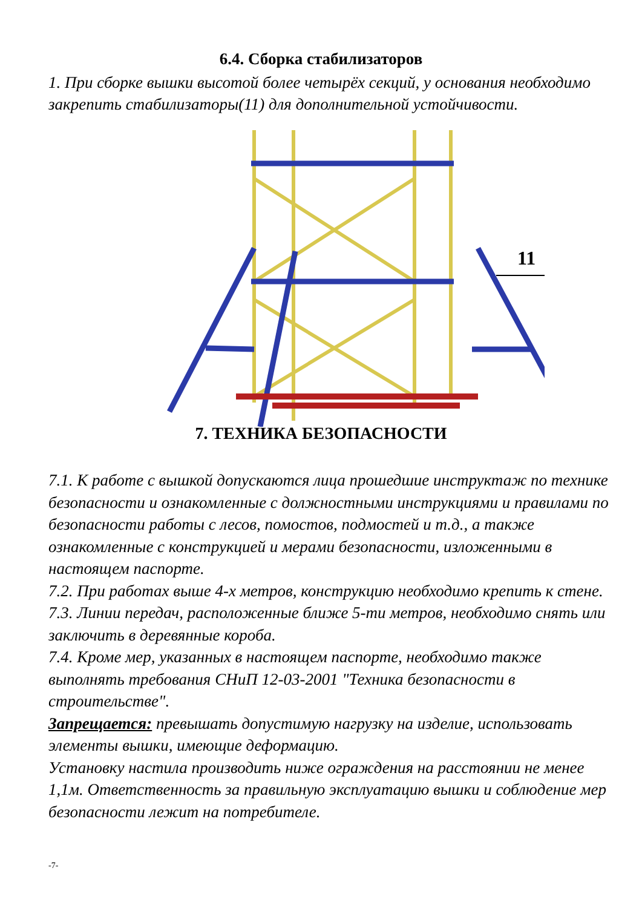6.4. Сборка стабилизаторов
1. При сборке вышки высотой более четырёх секций, у основания необходимо закрепить стабилизаторы(11) для дополнительной устойчивости.
11
7. ТЕХНИКА БЕЗОПАСНОСТИ
7.1. К работе с вышкой допускаются лица прошедшие инструктаж по технике безопасности и ознакомленные с должностными инструкциями и правилами по безопасности работы с лесов, помостов, подмостей и т.д., а также ознакомленные с конструкцией и мерами безопасности, изложенными в настоящем паспорте.
7.2. При работах выше 4-х метров, конструкцию необходимо крепить к стене.
7.3. Линии передач, расположенные ближе 5-ти метров, необходимо снять или заключить в деревянные короба.
7.4. Кроме мер, указанных в настоящем паспорте, необходимо также выполнять требования СНиП 12-03-2001 "Техника безопасности в строительстве".
Запрещается: превышать допустимую нагрузку на изделие, использовать элементы вышки, имеющие деформацию.
Установку настила производить ниже ограждения на расстоянии не менее 1,1м. Ответственность за правильную эксплуатацию вышки и соблюдение мер безопасности лежит на потребителе.
-7-